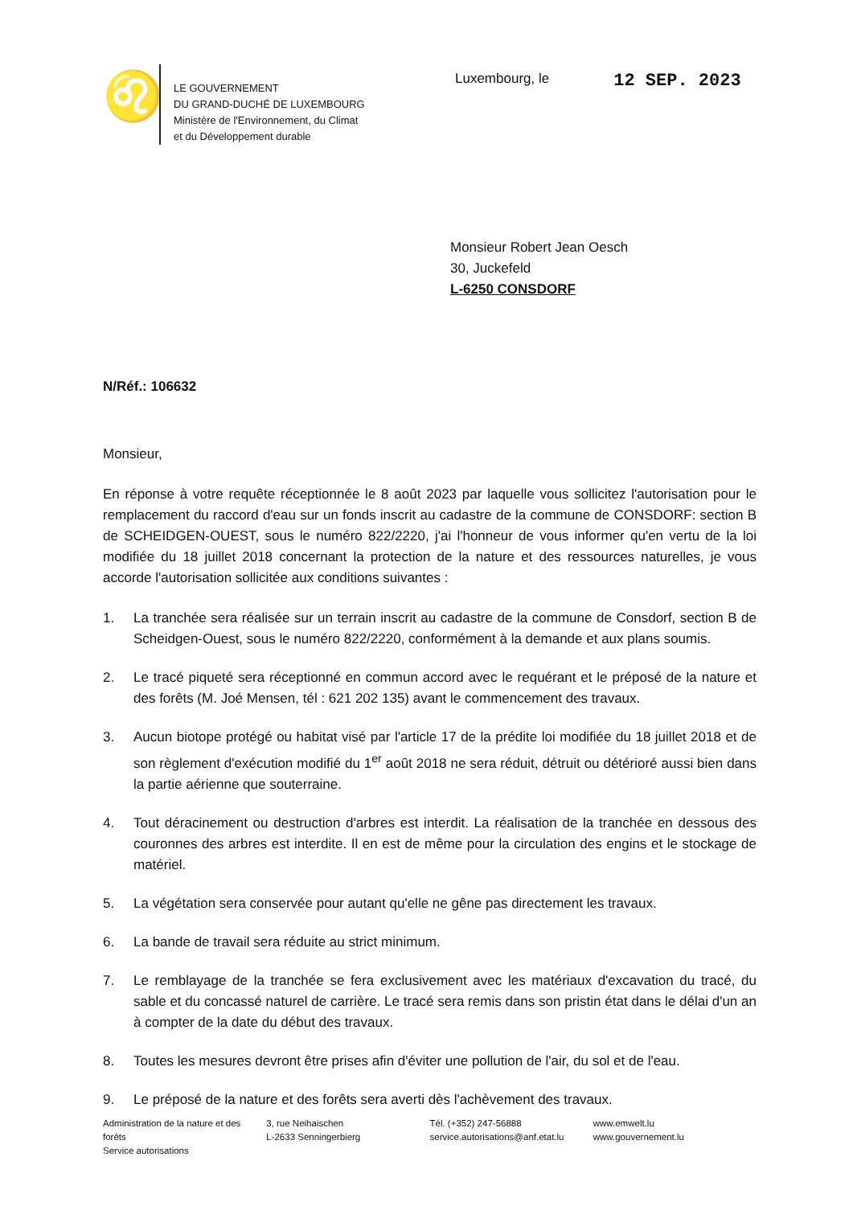♌
LE GOUVERNEMENT
DU GRAND-DUCHÉ DE LUXEMBOURG
Ministère de l'Environnement, du Climat
et du Développement durable
Luxembourg, le 12 SEP. 2023
Monsieur Robert Jean Oesch
30, Juckefeld
L-6250 CONSDORF
N/Réf.: 106632
Monsieur,
En réponse à votre requête réceptionnée le 8 août 2023 par laquelle vous sollicitez l'autorisation pour le remplacement du raccord d'eau sur un fonds inscrit au cadastre de la commune de CONSDORF: section B de SCHEIDGEN-OUEST, sous le numéro 822/2220, j'ai l'honneur de vous informer qu'en vertu de la loi modifiée du 18 juillet 2018 concernant la protection de la nature et des ressources naturelles, je vous accorde l'autorisation sollicitée aux conditions suivantes :
1. La tranchée sera réalisée sur un terrain inscrit au cadastre de la commune de Consdorf, section B de Scheidgen-Ouest, sous le numéro 822/2220, conformément à la demande et aux plans soumis.
2. Le tracé piqueté sera réceptionné en commun accord avec le requérant et le préposé de la nature et des forêts (M. Joé Mensen, tél : 621 202 135) avant le commencement des travaux.
3. Aucun biotope protégé ou habitat visé par l'article 17 de la prédite loi modifiée du 18 juillet 2018 et de son règlement d'exécution modifié du 1<sup>er</sup> août 2018 ne sera réduit, détruit ou détérioré aussi bien dans la partie aérienne que souterraine.
4. Tout déracinement ou destruction d'arbres est interdit. La réalisation de la tranchée en dessous des couronnes des arbres est interdite. Il en est de même pour la circulation des engins et le stockage de matériel.
5. La végétation sera conservée pour autant qu'elle ne gêne pas directement les travaux.
6. La bande de travail sera réduite au strict minimum.
7. Le remblayage de la tranchée se fera exclusivement avec les matériaux d'excavation du tracé, du sable et du concassé naturel de carrière. Le tracé sera remis dans son pristin état dans le délai d'un an à compter de la date du début des travaux.
8. Toutes les mesures devront être prises afin d'éviter une pollution de l'air, du sol et de l'eau.
9. Le préposé de la nature et des forêts sera averti dès l'achèvement des travaux.
Administration de la nature et des forêts
Service autorisations
3, rue Neihaischen
L-2633 Senningerbierg
Tél. (+352) 247-56888
service.autorisations@anf.etat.lu
www.emwelt.lu
www.gouvernement.lu